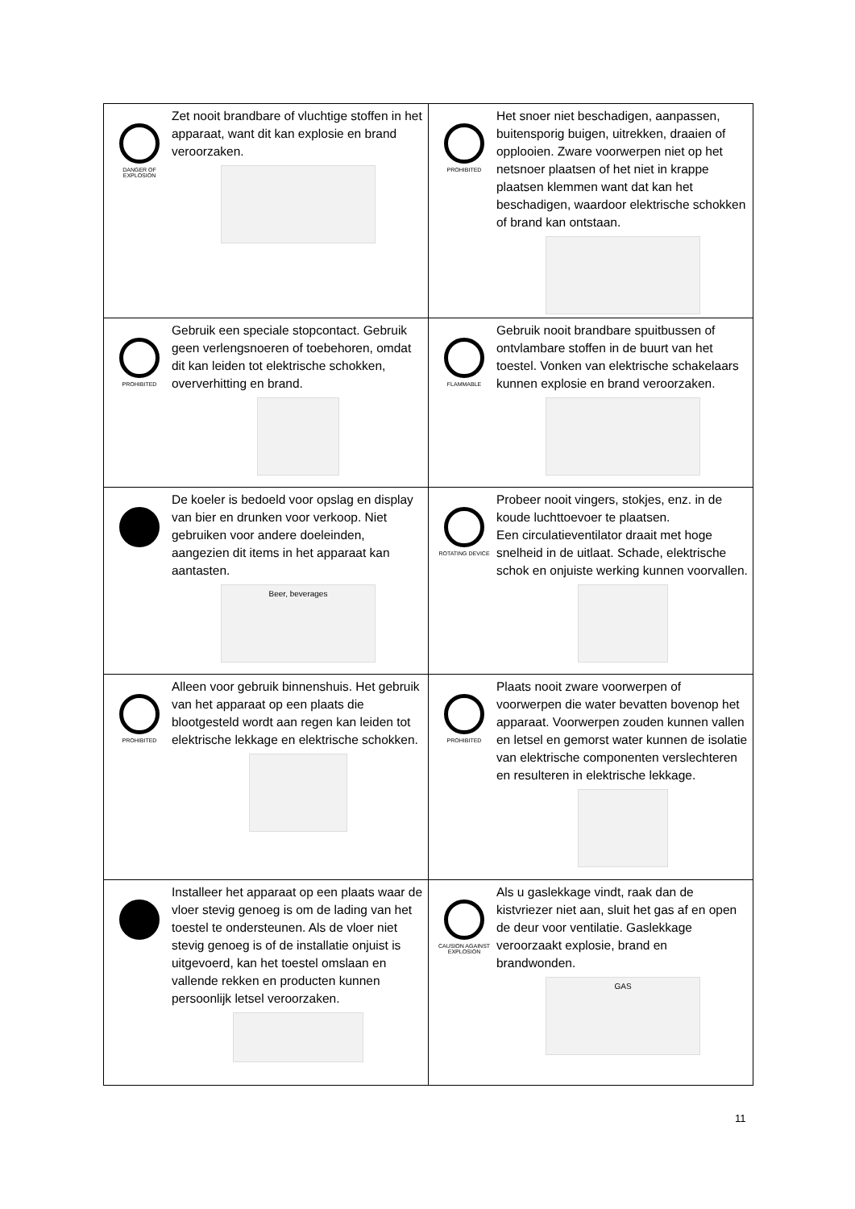| DANGER OF EXPLOSION Zet nooit brandbare of vluchtige stoffen in het apparaat, want dit kan explosie en brand veroorzaken. | PROHIBITED Het snoer niet beschadigen, aanpassen, buitensporig buigen, uitrekken, draaien of opplooien. Zware voorwerpen niet op het netsnoer plaatsen of het niet in krappe plaatsen klemmen want dat kan het beschadigen, waardoor elektrische schokken of brand kan ontstaan. |
| PROHIBITED Gebruik een speciale stopcontact. Gebruik geen verlengsnoeren of toebehoren, omdat dit kan leiden tot elektrische schokken, oververhitting en brand. | FLAMMABLE Gebruik nooit brandbare spuitbussen of ontvlambare stoffen in de buurt van het toestel. Vonken van elektrische schakelaars kunnen explosie en brand veroorzaken. |
| De koeler is bedoeld voor opslag en display van bier en drunken voor verkoop. Niet gebruiken voor andere doeleinden, aangezien dit items in het apparaat kan aantasten. Beer, beverages | ROTATING DEVICE Probeer nooit vingers, stokjes, enz. in de koude luchttoevoer te plaatsen. Een circulatieventilator draait met hoge snelheid in de uitlaat. Schade, elektrische schok en onjuiste werking kunnen voorvallen. |
| PROHIBITED Alleen voor gebruik binnenshuis. Het gebruik van het apparaat op een plaats die blootgesteld wordt aan regen kan leiden tot elektrische lekkage en elektrische schokken. | PROHIBITED Plaats nooit zware voorwerpen of voorwerpen die water bevatten bovenop het apparaat. Voorwerpen zouden kunnen vallen en letsel en gemorst water kunnen de isolatie van elektrische componenten verslechteren en resulteren in elektrische lekkage. |
| Installeer het apparaat op een plaats waar de vloer stevig genoeg is om de lading van het toestel te ondersteunen. Als de vloer niet stevig genoeg is of de installatie onjuist is uitgevoerd, kan het toestel omslaan en vallende rekken en producten kunnen persoonlijk letsel veroorzaken. | CAUSION AGAINST EXPLOSION Als u gaslekkage vindt, raak dan de kistvriezer niet aan, sluit het gas af en open de deur voor ventilatie. Gaslekkage veroorzaakt explosie, brand en brandwonden. GAS |
11